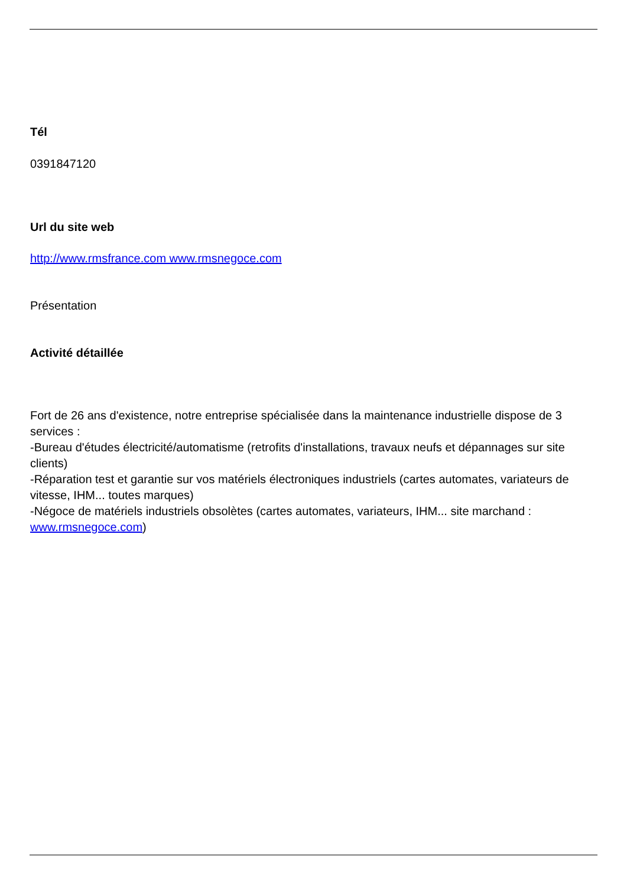Tél
0391847120
Url du site web
http://www.rmsfrance.com www.rmsnegoce.com
Présentation
Activité détaillée
Fort de 26 ans d'existence, notre entreprise spécialisée dans la maintenance industrielle dispose de 3 services :
-Bureau d'études électricité/automatisme (retrofits d'installations, travaux neufs et dépannages sur site clients)
-Réparation test et garantie sur vos matériels électroniques industriels (cartes automates, variateurs de vitesse, IHM... toutes marques)
-Négoce de matériels industriels obsolètes (cartes automates, variateurs, IHM... site marchand : www.rmsnegoce.com)